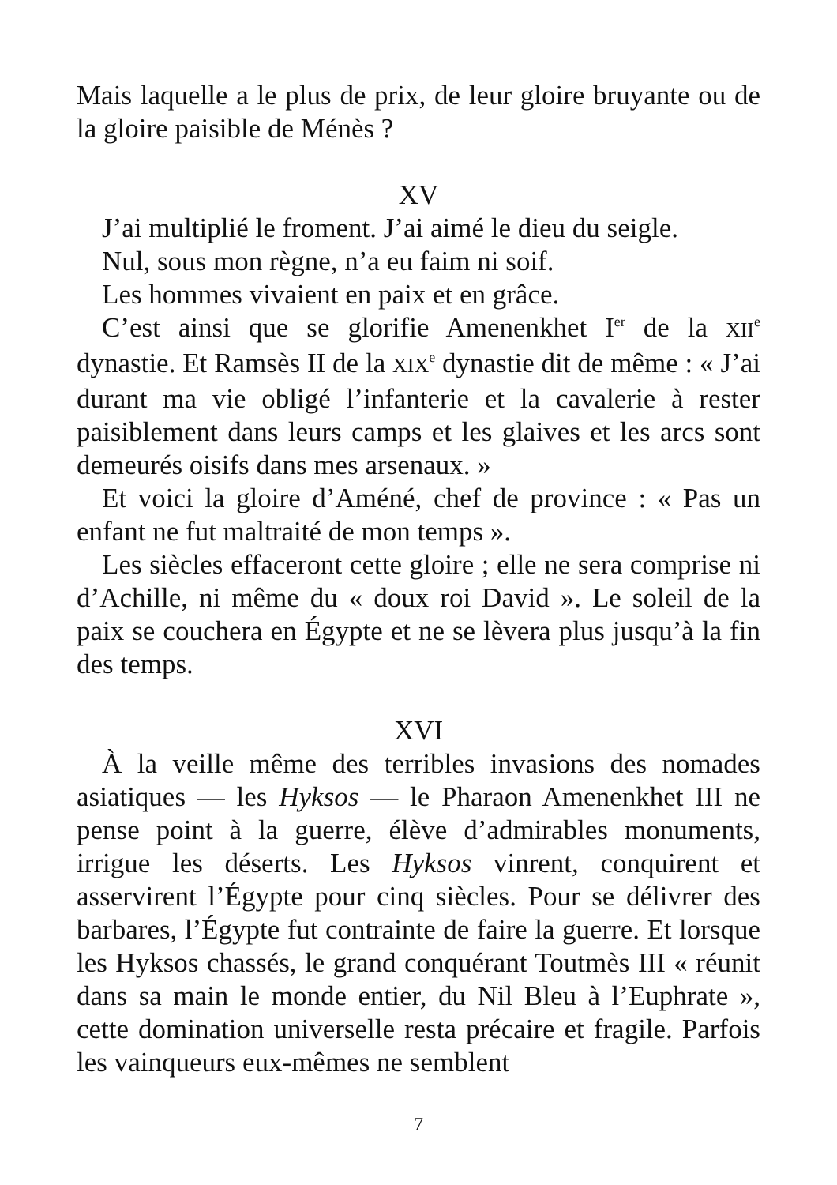Mais laquelle a le plus de prix, de leur gloire bruyante ou de la gloire paisible de Ménès ?
XV
J’ai multiplié le froment. J’ai aimé le dieu du seigle.
Nul, sous mon règne, n’a eu faim ni soif.
Les hommes vivaient en paix et en grâce.
C’est ainsi que se glorifie Amenenkhet I<sup>er</sup> de la XII<sup>e</sup> dynastie. Et Ramsès II de la XIX<sup>e</sup> dynastie dit de même : « J’ai durant ma vie obligé l’infanterie et la cavalerie à rester paisiblement dans leurs camps et les glaives et les arcs sont demeurés oisifs dans mes arsenaux. »
Et voici la gloire d’Améné, chef de province : « Pas un enfant ne fut maltraité de mon temps ».
Les siècles effaceront cette gloire ; elle ne sera comprise ni d’Achille, ni même du « doux roi David ». Le soleil de la paix se couchera en Égypte et ne se lèvera plus jusqu’à la fin des temps.
XVI
À la veille même des terribles invasions des nomades asiatiques — les Hyksos — le Pharaon Amenenkhet III ne pense point à la guerre, élève d’admirables monuments, irrigue les déserts. Les Hyksos vinrent, conquirent et asservirent l’Égypte pour cinq siècles. Pour se délivrer des barbares, l’Égypte fut contrainte de faire la guerre. Et lorsque les Hyksos chassés, le grand conquérant Toutmès III « réunit dans sa main le monde entier, du Nil Bleu à l’Euphrate », cette domination universelle resta précaire et fragile. Parfois les vainqueurs eux-mêmes ne semblent
7